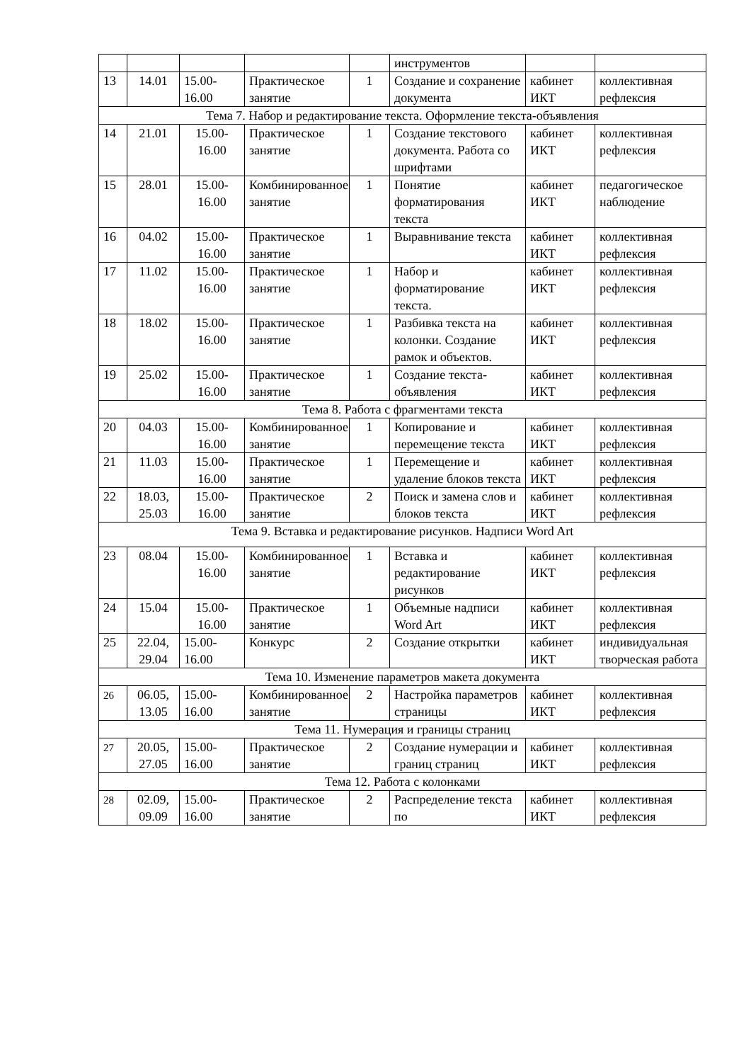| | | | | | инструментов | | |
| 13 | 14.01 | 15.00-16.00 | Практическое занятие | 1 | Создание и сохранение документа | кабинет ИКТ | коллективная рефлексия |
| Тема 7. Набор и редактирование текста. Оформление текста-объявления | | | | | | | |
| 14 | 21.01 | 15.00-16.00 | Практическое занятие | 1 | Создание текстового документа. Работа со шрифтами | кабинет ИКТ | коллективная рефлексия |
| 15 | 28.01 | 15.00-16.00 | Комбинированное занятие | 1 | Понятие форматирования текста | кабинет ИКТ | педагогическое наблюдение |
| 16 | 04.02 | 15.00-16.00 | Практическое занятие | 1 | Выравнивание текста | кабинет ИКТ | коллективная рефлексия |
| 17 | 11.02 | 15.00-16.00 | Практическое занятие | 1 | Набор и форматирование текста. | кабинет ИКТ | коллективная рефлексия |
| 18 | 18.02 | 15.00-16.00 | Практическое занятие | 1 | Разбивка текста на колонки. Создание рамок и объектов. | кабинет ИКТ | коллективная рефлексия |
| 19 | 25.02 | 15.00-16.00 | Практическое занятие | 1 | Создание текста-объявления | кабинет ИКТ | коллективная рефлексия |
| Тема 8. Работа с фрагментами текста | | | | | | | |
| 20 | 04.03 | 15.00-16.00 | Комбинированное занятие | 1 | Копирование и перемещение текста | кабинет ИКТ | коллективная рефлексия |
| 21 | 11.03 | 15.00-16.00 | Практическое занятие | 1 | Перемещение и удаление блоков текста | кабинет ИКТ | коллективная рефлексия |
| 22 | 18.03, 25.03 | 15.00-16.00 | Практическое занятие | 2 | Поиск и замена слов и блоков текста | кабинет ИКТ | коллективная рефлексия |
| Тема 9. Вставка и редактирование рисунков. Надписи Word Art | | | | | | | |
| 23 | 08.04 | 15.00-16.00 | Комбинированное занятие | 1 | Вставка и редактирование рисунков | кабинет ИКТ | коллективная рефлексия |
| 24 | 15.04 | 15.00-16.00 | Практическое занятие | 1 | Объемные надписи Word Art | кабинет ИКТ | коллективная рефлексия |
| 25 | 22.04, 29.04 | 15.00-16.00 | Конкурс | 2 | Создание открытки | кабинет ИКТ | индивидуальная творческая работа |
| Тема 10. Изменение параметров макета документа | | | | | | | |
| 26 | 06.05, 13.05 | 15.00-16.00 | Комбинированное занятие | 2 | Настройка параметров страницы | кабинет ИКТ | коллективная рефлексия |
| Тема 11. Нумерация и границы страниц | | | | | | | |
| 27 | 20.05, 27.05 | 15.00-16.00 | Практическое занятие | 2 | Создание нумерации и границ страниц | кабинет ИКТ | коллективная рефлексия |
| Тема 12. Работа с колонками | | | | | | | |
| 28 | 02.09, 09.09 | 15.00-16.00 | Практическое занятие | 2 | Распределение текста по | кабинет ИКТ | коллективная рефлексия |